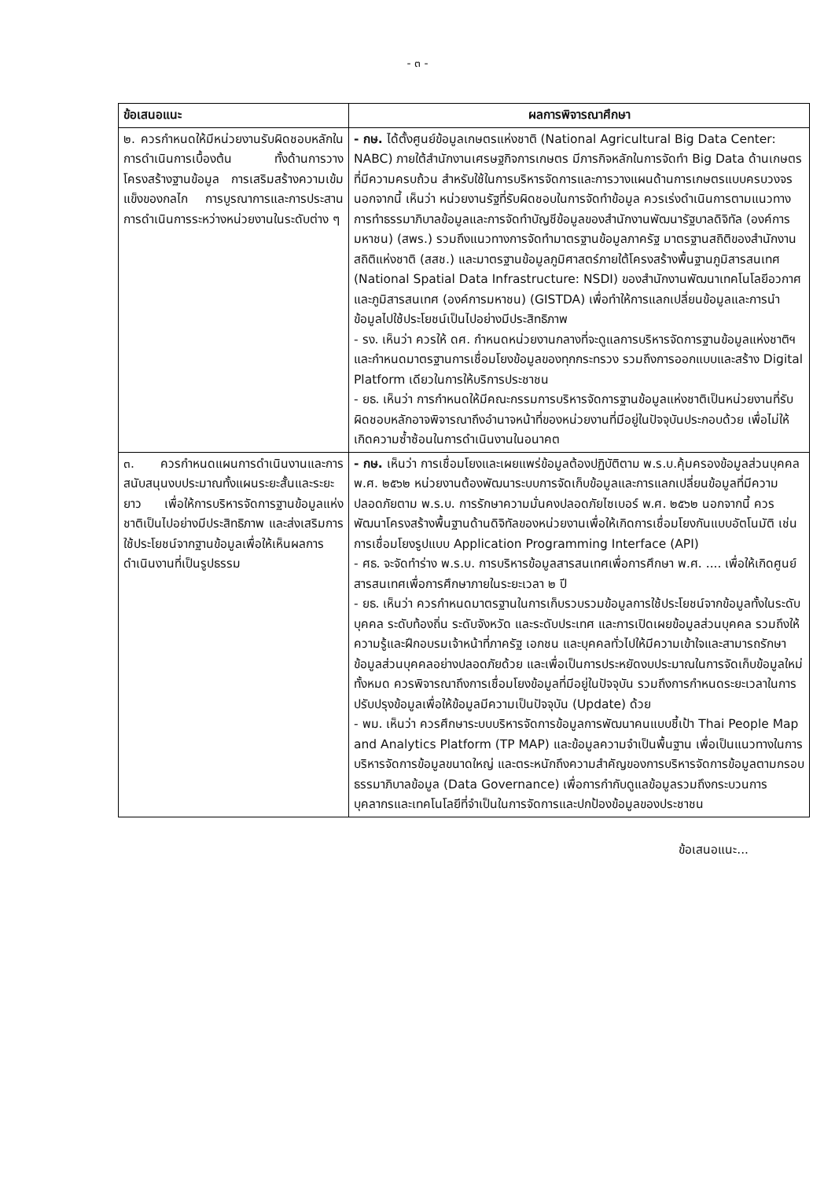- ๓ -
| ข้อเสนอแนะ | ผลการพิจารณาศึกษา |
| --- | --- |
| ๒. ควรกำหนดให้มีหน่วยงานรับผิดชอบหลักในการดำเนินการเบื้องต้น ทั้งด้านการวางโครงสร้างฐานข้อมูล การเสริมสร้างความเข้มแข็งของกลไก การบูรณาการและการประสานการดำเนินการระหว่างหน่วยงานในระดับต่าง ๆ | - กษ. ได้ตั้งศูนย์ข้อมูลเกษตรแห่งชาติ (National Agricultural Big Data Center: NABC) ภายใต้สำนักงานเศรษฐกิจการเกษตร มีภารกิจหลักในการจัดทำ Big Data ด้านเกษตรที่มีความครบถ้วน สำหรับใช้ในการบริหารจัดการและการวางแผนด้านการเกษตรแบบครบวงจร นอกจากนี้ เห็นว่า หน่วยงานรัฐที่รับผิดชอบในการจัดทำข้อมูล ควรเร่งดำเนินการตามแนวทางการทำธรรมาภิบาลข้อมูลและการจัดทำบัญชีข้อมูลของสำนักงานพัฒนารัฐบาลดิจิทัล (องค์การมหาชน) (สพร.) รวมถึงแนวทางการจัดทำมาตรฐานข้อมูลภาครัฐ มาตรฐานสถิติของสำนักงานสถิติแห่งชาติ (สสช.) และมาตรฐานข้อมูลภูมิศาสตร์ภายใต้โครงสร้างพื้นฐานภูมิสารสนเทศ (National Spatial Data Infrastructure: NSDI) ของสำนักงานพัฒนาเทคโนโลยีอวกาศและภูมิสารสนเทศ (องค์การมหาชน) (GISTDA) เพื่อทำให้การแลกเปลี่ยนข้อมูลและการนำข้อมูลไปใช้ประโยชน์เป็นไปอย่างมีประสิทธิภาพ - รง. เห็นว่า ควรให้ ดศ. กำหนดหน่วยงานกลางที่จะดูแลการบริหารจัดการฐานข้อมูลแห่งชาติฯ และกำหนดมาตรฐานการเชื่อมโยงข้อมูลของทุกกระทรวง รวมถึงการออกแบบและสร้าง Digital Platform เดียวในการให้บริการประชาชน - ยธ. เห็นว่า การกำหนดให้มีคณะกรรมการบริหารจัดการฐานข้อมูลแห่งชาติเป็นหน่วยงานที่รับผิดชอบหลักอาจพิจารณาถึงอำนาจหน้าที่ของหน่วยงานที่มีอยู่ในปัจจุบันประกอบด้วย เพื่อไม่ให้เกิดความซ้ำซ้อนในการดำเนินงานในอนาคต |
| ๓. ควรกำหนดแผนการดำเนินงานและการสนับสนุนงบประมาณทั้งแผนระยะสั้นและระยะยาว เพื่อให้การบริหารจัดการฐานข้อมูลแห่งชาติเป็นไปอย่างมีประสิทธิภาพ และส่งเสริมการใช้ประโยชน์จากฐานข้อมูลเพื่อให้เห็นผลการดำเนินงานที่เป็นรูปธรรม | - กษ. เห็นว่า การเชื่อมโยงและเผยแพร่ข้อมูลต้องปฏิบัติตาม พ.ร.บ.คุ้มครองข้อมูลส่วนบุคคล พ.ศ. ๒๕๖๒ หน่วยงานต้องพัฒนาระบบการจัดเก็บข้อมูลและการแลกเปลี่ยนข้อมูลที่มีความปลอดภัยตาม พ.ร.บ. การรักษาความมั่นคงปลอดภัยไซเบอร์ พ.ศ. ๒๕๖๒ นอกจากนี้ ควรพัฒนาโครงสร้างพื้นฐานด้านดิจิทัลของหน่วยงานเพื่อให้เกิดการเชื่อมโยงกันแบบอัตโนมัติ เช่น การเชื่อมโยงรูปแบบ Application Programming Interface (API) - ศธ. จะจัดทำร่าง พ.ร.บ. การบริหารข้อมูลสารสนเทศเพื่อการศึกษา พ.ศ. .... เพื่อให้เกิดศูนย์สารสนเทศเพื่อการศึกษาภายในระยะเวลา ๒ ปี - ยธ. เห็นว่า ควรกำหนดมาตรฐานในการเก็บรวบรวมข้อมูลการใช้ประโยชน์จากข้อมูลทั้งในระดับบุคคล ระดับท้องถิ่น ระดับจังหวัด และระดับประเทศ และการเปิดเผยข้อมูลส่วนบุคคล รวมถึงให้ความรู้และฝึกอบรมเจ้าหน้าที่ภาครัฐ เอกชน และบุคคลทั่วไปให้มีความเข้าใจและสามารถรักษาข้อมูลส่วนบุคคลอย่างปลอดภัยด้วย และเพื่อเป็นการประหยัดงบประมาณในการจัดเก็บข้อมูลใหม่ทั้งหมด ควรพิจารณาถึงการเชื่อมโยงข้อมูลที่มีอยู่ในปัจจุบัน รวมถึงการกำหนดระยะเวลาในการปรับปรุงข้อมูลเพื่อให้ข้อมูลมีความเป็นปัจจุบัน (Update) ด้วย - พม. เห็นว่า ควรศึกษาระบบบริหารจัดการข้อมูลการพัฒนาคนแบบชี้เป้า Thai People Map and Analytics Platform (TP MAP) และข้อมูลความจำเป็นพื้นฐาน เพื่อเป็นแนวทางในการบริหารจัดการข้อมูลขนาดใหญ่ และตระหนักถึงความสำคัญของการบริหารจัดการข้อมูลตามกรอบธรรมาภิบาลข้อมูล (Data Governance) เพื่อการกำกับดูแลข้อมูลรวมถึงกระบวนการ บุคลากรและเทคโนโลยีที่จำเป็นในการจัดการและปกป้องข้อมูลของประชาชน |
ข้อเสนอแนะ...